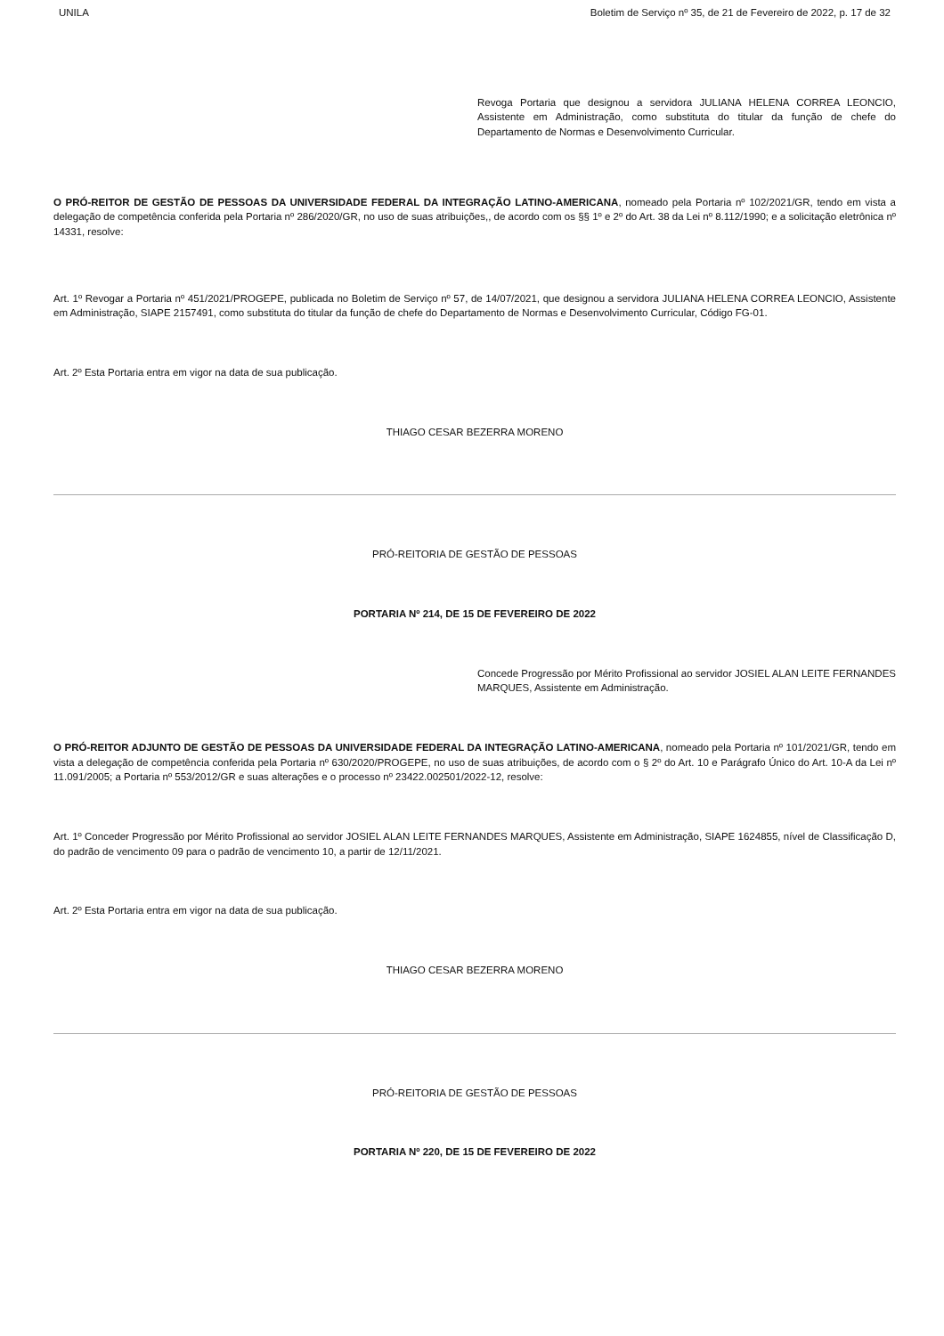UNILA Boletim de Serviço nº 35, de 21 de Fevereiro de 2022, p. 17 de 32
Revoga Portaria que designou a servidora JULIANA HELENA CORREA LEONCIO, Assistente em Administração, como substituta do titular da função de chefe do Departamento de Normas e Desenvolvimento Curricular.
O PRÓ-REITOR DE GESTÃO DE PESSOAS DA UNIVERSIDADE FEDERAL DA INTEGRAÇÃO LATINO-AMERICANA, nomeado pela Portaria nº 102/2021/GR, tendo em vista a delegação de competência conferida pela Portaria nº 286/2020/GR, no uso de suas atribuições,, de acordo com os §§ 1º e 2º do Art. 38 da Lei nº 8.112/1990; e a solicitação eletrônica nº 14331, resolve:
Art. 1º Revogar a Portaria nº 451/2021/PROGEPE, publicada no Boletim de Serviço nº 57, de 14/07/2021, que designou a servidora JULIANA HELENA CORREA LEONCIO, Assistente em Administração, SIAPE 2157491, como substituta do titular da função de chefe do Departamento de Normas e Desenvolvimento Curricular, Código FG-01.
Art. 2º Esta Portaria entra em vigor na data de sua publicação.
THIAGO CESAR BEZERRA MORENO
PRÓ-REITORIA DE GESTÃO DE PESSOAS
PORTARIA Nº 214, DE 15 DE FEVEREIRO DE 2022
Concede Progressão por Mérito Profissional ao servidor JOSIEL ALAN LEITE FERNANDES MARQUES, Assistente em Administração.
O PRÓ-REITOR ADJUNTO DE GESTÃO DE PESSOAS DA UNIVERSIDADE FEDERAL DA INTEGRAÇÃO LATINO-AMERICANA, nomeado pela Portaria nº 101/2021/GR, tendo em vista a delegação de competência conferida pela Portaria nº 630/2020/PROGEPE, no uso de suas atribuições, de acordo com o § 2º do Art. 10 e Parágrafo Único do Art. 10-A da Lei nº 11.091/2005; a Portaria nº 553/2012/GR e suas alterações e o processo nº 23422.002501/2022-12, resolve:
Art. 1º Conceder Progressão por Mérito Profissional ao servidor JOSIEL ALAN LEITE FERNANDES MARQUES, Assistente em Administração, SIAPE 1624855, nível de Classificação D, do padrão de vencimento 09 para o padrão de vencimento 10, a partir de 12/11/2021.
Art. 2º Esta Portaria entra em vigor na data de sua publicação.
THIAGO CESAR BEZERRA MORENO
PRÓ-REITORIA DE GESTÃO DE PESSOAS
PORTARIA Nº 220, DE 15 DE FEVEREIRO DE 2022